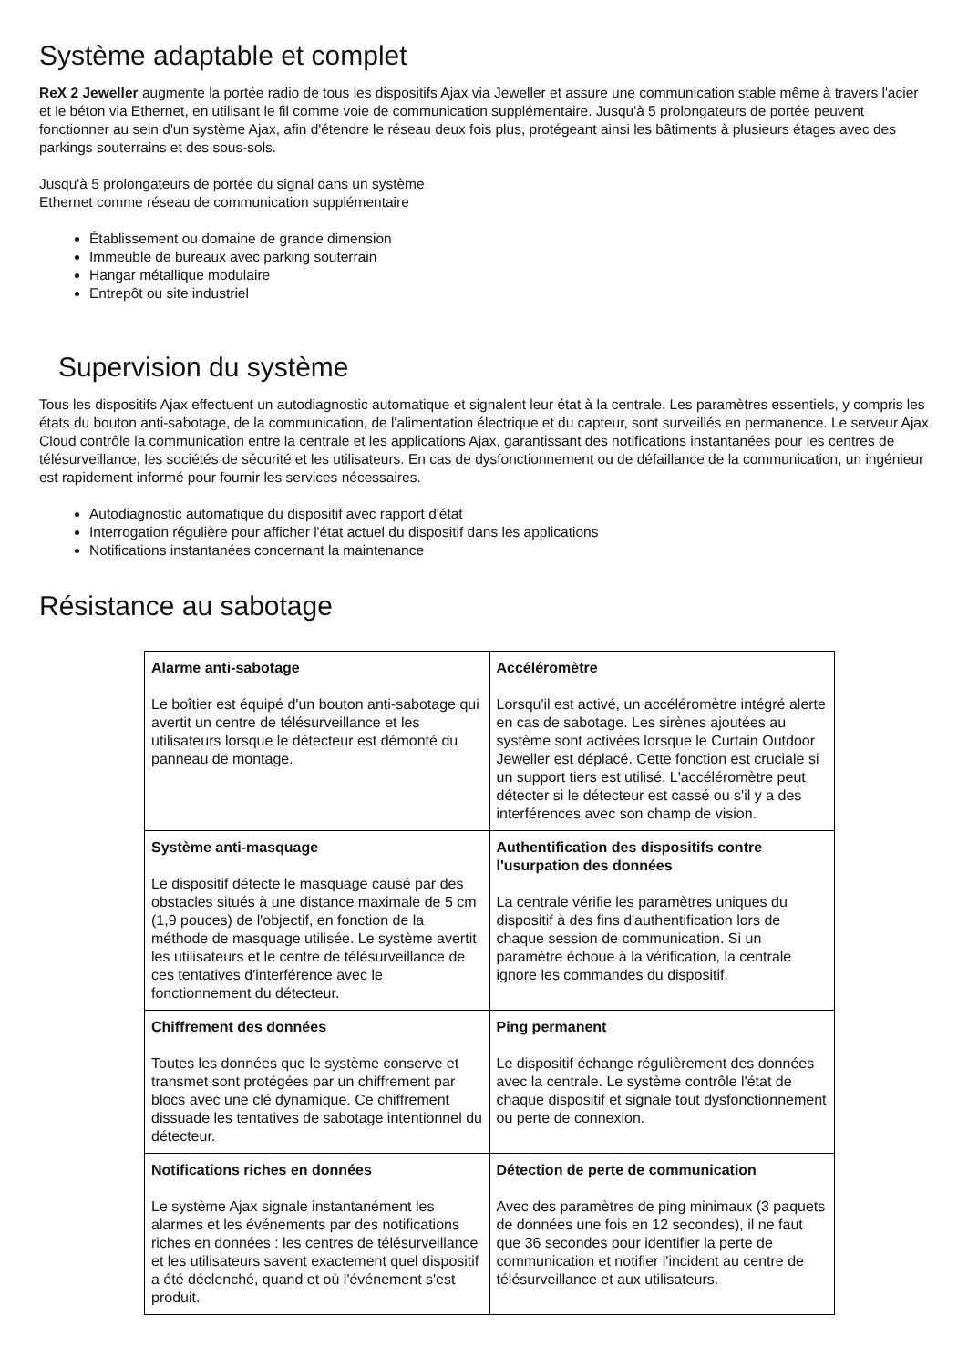Système adaptable et complet
ReX 2 Jeweller augmente la portée radio de tous les dispositifs Ajax via Jeweller et assure une communication stable même à travers l'acier et le béton via Ethernet, en utilisant le fil comme voie de communication supplémentaire. Jusqu'à 5 prolongateurs de portée peuvent fonctionner au sein d'un système Ajax, afin d'étendre le réseau deux fois plus, protégeant ainsi les bâtiments à plusieurs étages avec des parkings souterrains et des sous-sols.
Jusqu'à 5 prolongateurs de portée du signal dans un système
Ethernet comme réseau de communication supplémentaire
Établissement ou domaine de grande dimension
Immeuble de bureaux avec parking souterrain
Hangar métallique modulaire
Entrepôt ou site industriel
Supervision du système
Tous les dispositifs Ajax effectuent un autodiagnostic automatique et signalent leur état à la centrale. Les paramètres essentiels, y compris les états du bouton anti-sabotage, de la communication, de l'alimentation électrique et du capteur, sont surveillés en permanence. Le serveur Ajax Cloud contrôle la communication entre la centrale et les applications Ajax, garantissant des notifications instantanées pour les centres de télésurveillance, les sociétés de sécurité et les utilisateurs. En cas de dysfonctionnement ou de défaillance de la communication, un ingénieur est rapidement informé pour fournir les services nécessaires.
Autodiagnostic automatique du dispositif avec rapport d'état
Interrogation régulière pour afficher l'état actuel du dispositif dans les applications
Notifications instantanées concernant la maintenance
Résistance au sabotage
| Alarme anti-sabotage Le boîtier est équipé d'un bouton anti-sabotage qui avertit un centre de télésurveillance et les utilisateurs lorsque le détecteur est démonté du panneau de montage. | Accéléromètre Lorsqu'il est activé, un accéléromètre intégré alerte en cas de sabotage. Les sirènes ajoutées au système sont activées lorsque le Curtain Outdoor Jeweller est déplacé. Cette fonction est cruciale si un support tiers est utilisé. L'accéléromètre peut détecter si le détecteur est cassé ou s'il y a des interférences avec son champ de vision. |
| Système anti-masquage Le dispositif détecte le masquage causé par des obstacles situés à une distance maximale de 5 cm (1,9 pouces) de l'objectif, en fonction de la méthode de masquage utilisée. Le système avertit les utilisateurs et le centre de télésurveillance de ces tentatives d'interférence avec le fonctionnement du détecteur. | Authentification des dispositifs contre l'usurpation des données La centrale vérifie les paramètres uniques du dispositif à des fins d'authentification lors de chaque session de communication. Si un paramètre échoue à la vérification, la centrale ignore les commandes du dispositif. |
| Chiffrement des données Toutes les données que le système conserve et transmet sont protégées par un chiffrement par blocs avec une clé dynamique. Ce chiffrement dissuade les tentatives de sabotage intentionnel du détecteur. | Ping permanent Le dispositif échange régulièrement des données avec la centrale. Le système contrôle l'état de chaque dispositif et signale tout dysfonctionnement ou perte de connexion. |
| Notifications riches en données Le système Ajax signale instantanément les alarmes et les événements par des notifications riches en données : les centres de télésurveillance et les utilisateurs savent exactement quel dispositif a été déclenché, quand et où l'événement s'est produit. | Détection de perte de communication Avec des paramètres de ping minimaux (3 paquets de données une fois en 12 secondes), il ne faut que 36 secondes pour identifier la perte de communication et notifier l'incident au centre de télésurveillance et aux utilisateurs. |